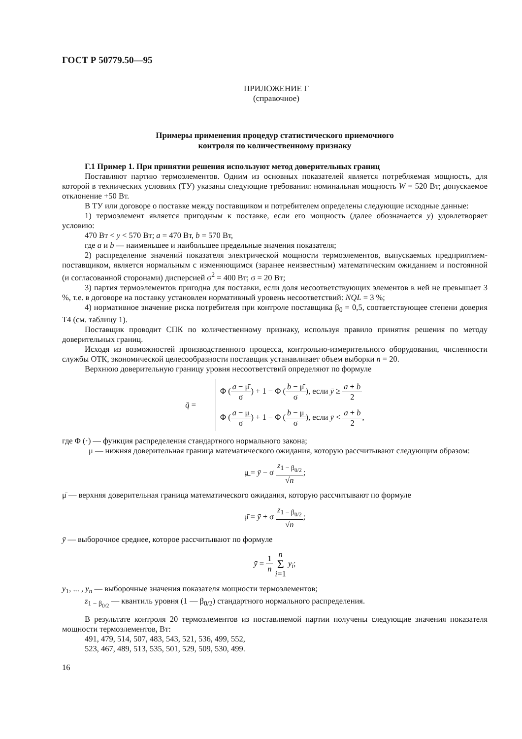ГОСТ Р 50779.50—95
ПРИЛОЖЕНИЕ Г
(справочное)
Примеры применения процедур статистического приемочного
контроля по количественному признаку
Г.1 Пример 1. При принятии решения используют метод доверительных границ
Поставляют партию термоэлементов. Одним из основных показателей является потребляемая мощность, для которой в технических условиях (ТУ) указаны следующие требования: номинальная мощность W = 520 Вт; допускаемое отклонение +50 Вт.
В ТУ или договоре о поставке между поставщиком и потребителем определены следующие исходные данные:
1) термоэлемент является пригодным к поставке, если его мощность (далее обозначается y) удовлетворяет условию:
470 Вт < y < 570 Вт; a = 470 Вт, b = 570 Вт,
где a и b — наименьшее и наибольшее предельные значения показателя;
2) распределение значений показателя электрической мощности термоэлементов, выпускаемых предприятием-поставщиком, является нормальным с изменяющимся (заранее неизвестным) математическим ожиданием и постоянной (и согласованной сторонами) дисперсией σ<sup>2</sup> = 400 Вт; σ = 20 Вт;
3) партия термоэлементов пригодна для поставки, если доля несоответствующих элементов в ней не превышает 3 %, т.е. в договоре на поставку установлен нормативный уровень несоответствий: NQL = 3 %;
4) нормативное значение риска потребителя при контроле поставщика β<sub>0</sub> = 0,5, соответствующее степени доверия Т4 (см. таблицу 1).
Поставщик проводит СПК по количественному признаку, используя правило принятия решения по методу доверительных границ.
Исходя из возможностей производственного процесса, контрольно-измерительного оборудования, численности службы ОТК, экономической целесообразности поставщик устанавливает объем выборки n = 20.
Верхнюю доверительную границу уровня несоответствий определяют по формуле
| q̄ = | Φ ( a − μ̄ σ ) + 1 − Φ ( b − μ̄ σ ), если ȳ ≥ a + b 2 |
| | Φ ( a − μ̲ σ ) + 1 − Φ ( b − μ̲ σ ), если ȳ < a + b 2 , |
где Φ (·) — функция распределения стандартного нормального закона;
μ̲ — нижняя доверительная граница математического ожидания, которую рассчитывают следующим образом:
μ̲ = ȳ − σ z<sub>1 − β<sub>0/2</sub></sub> √n;
μ̄ — верхняя доверительная граница математического ожидания, которую рассчитывают по формуле
μ̄ = ȳ + σ z<sub>1 − β<sub>0/2</sub></sub> √n;
ȳ — выборочное среднее, которое рассчитывают по формуле
ȳ = 1 n n Σ i=1 y<sub>i</sub>;
y<sub>1</sub>, ... , y<sub>n</sub> — выборочные значения показателя мощности термоэлементов;
z<sub>1 − β<sub>0/2</sub></sub> — квантиль уровня (1 — β<sub>0/2</sub>) стандартного нормального распределения.
В результате контроля 20 термоэлементов из поставляемой партии получены следующие значения показателя мощности термоэлементов, Вт:
491, 479, 514, 507, 483, 543, 521, 536, 499, 552,
523, 467, 489, 513, 535, 501, 529, 509, 530, 499.
16